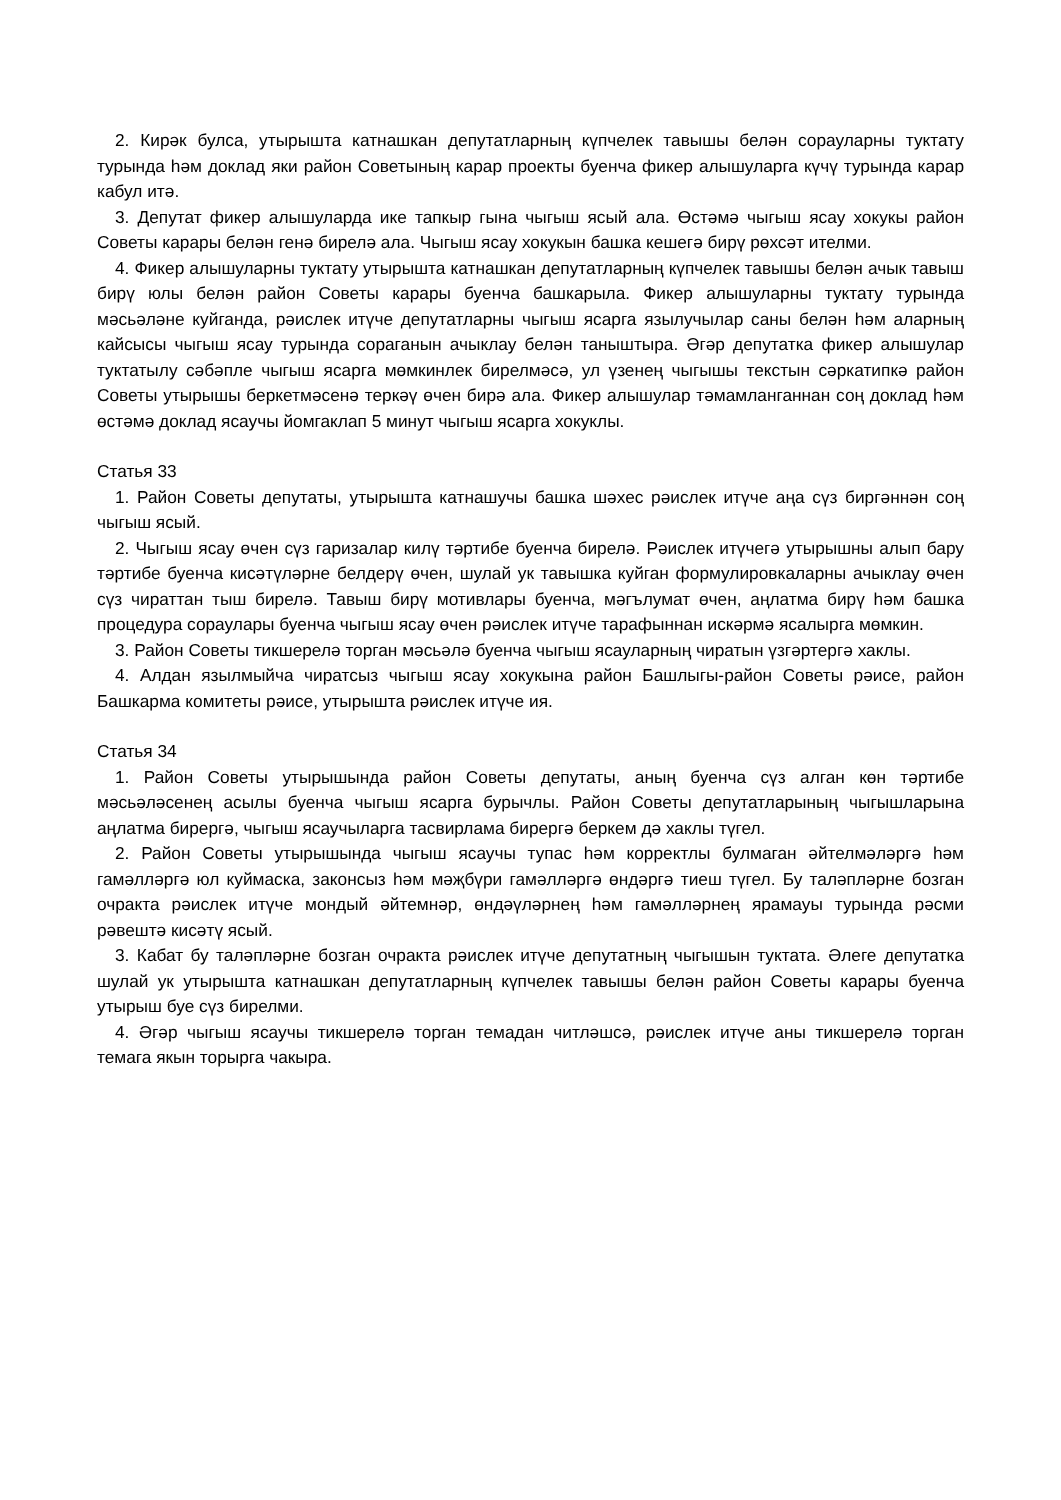2. Кирәк булса, утырышта катнашкан депутатларның күпчелек тавышы белән сорауларны туктату турында һәм доклад яки район Советының карар проекты буенча фикер алышуларга күчү турында карар кабул итә.
3. Депутат фикер алышуларда ике тапкыр гына чыгыш ясый ала. Өстәмә чыгыш ясау хокукы район Советы карары белән генә бирелә ала. Чыгыш ясау хокукын башка кешегә бирү рөхсәт ителми.
4. Фикер алышуларны туктату утырышта катнашкан депутатларның күпчелек тавышы белән ачык тавыш бирү юлы белән район Советы карары буенча башкарыла. Фикер алышуларны туктату турында мәсьәләне куйганда, рәислек итүче депутатларны чыгыш ясарга язылучылар саны белән һәм аларның кайсысы чыгыш ясау турында сораганын ачыклау белән таныштыра. Әгәр депутатка фикер алышулар туктатылу сәбәпле чыгыш ясарга мөмкинлек бирелмәсә, ул үзенең чыгышы текстын сәркатипкә район Советы утырышы беркетмәсенә теркәү өчен бирә ала. Фикер алышулар тәмамланганнан соң доклад һәм өстәмә доклад ясаучы йомгаклап 5 минут чыгыш ясарга хокуклы.
Статья 33
1. Район Советы депутаты, утырышта катнашучы башка шәхес рәислек итүче аңа сүз биргәннән соң чыгыш ясый.
2. Чыгыш ясау өчен сүз гаризалар килү тәртибе буенча бирелә. Рәислек итүчегә утырышны алып бару тәртибе буенча кисәтүләрне белдерү өчен, шулай ук тавышка куйган формулировкаларны ачыклау өчен сүз чираттан тыш бирелә. Тавыш бирү мотивлары буенча, мәгълумат өчен, аңлатма бирү һәм башка процедура сораулары буенча чыгыш ясау өчен рәислек итүче тарафыннан искәрмә ясалырга мөмкин.
3. Район Советы тикшерелә торган мәсьәлә буенча чыгыш ясауларның чиратын үзгәртергә хаклы.
4. Алдан язылмыйча чиратсыз чыгыш ясау хокукына район Башлыгы-район Советы рәисе, район Башкарма комитеты рәисе, утырышта рәислек итүче ия.
Статья 34
1. Район Советы утырышында район Советы депутаты, аның буенча сүз алган көн тәртибе мәсьәләсенең асылы буенча чыгыш ясарга бурычлы. Район Советы депутатларының чыгышларына аңлатма бирергә, чыгыш ясаучыларга тасвирлама бирергә беркем дә хаклы түгел.
2. Район Советы утырышында чыгыш ясаучы тупас һәм корректлы булмаган әйтелмәләргә һәм гамәлләргә юл куймаска, законсыз һәм мәҗбүри гамәлләргә өндәргә тиеш түгел. Бу таләпләрне бозган очракта рәислек итүче мондый әйтемнәр, өндәүләрнең һәм гамәлләрнең ярамауы турында рәсми рәвештә кисәтү ясый.
3. Кабат бу таләпләрне бозган очракта рәислек итүче депутатның чыгышын туктата. Әлеге депутатка шулай ук утырышта катнашкан депутатларның күпчелек тавышы белән район Советы карары буенча утырыш буе сүз бирелми.
4. Әгәр чыгыш ясаучы тикшерелә торган темадан читләшсә, рәислек итүче аны тикшерелә торган темага якын торырга чакыра.